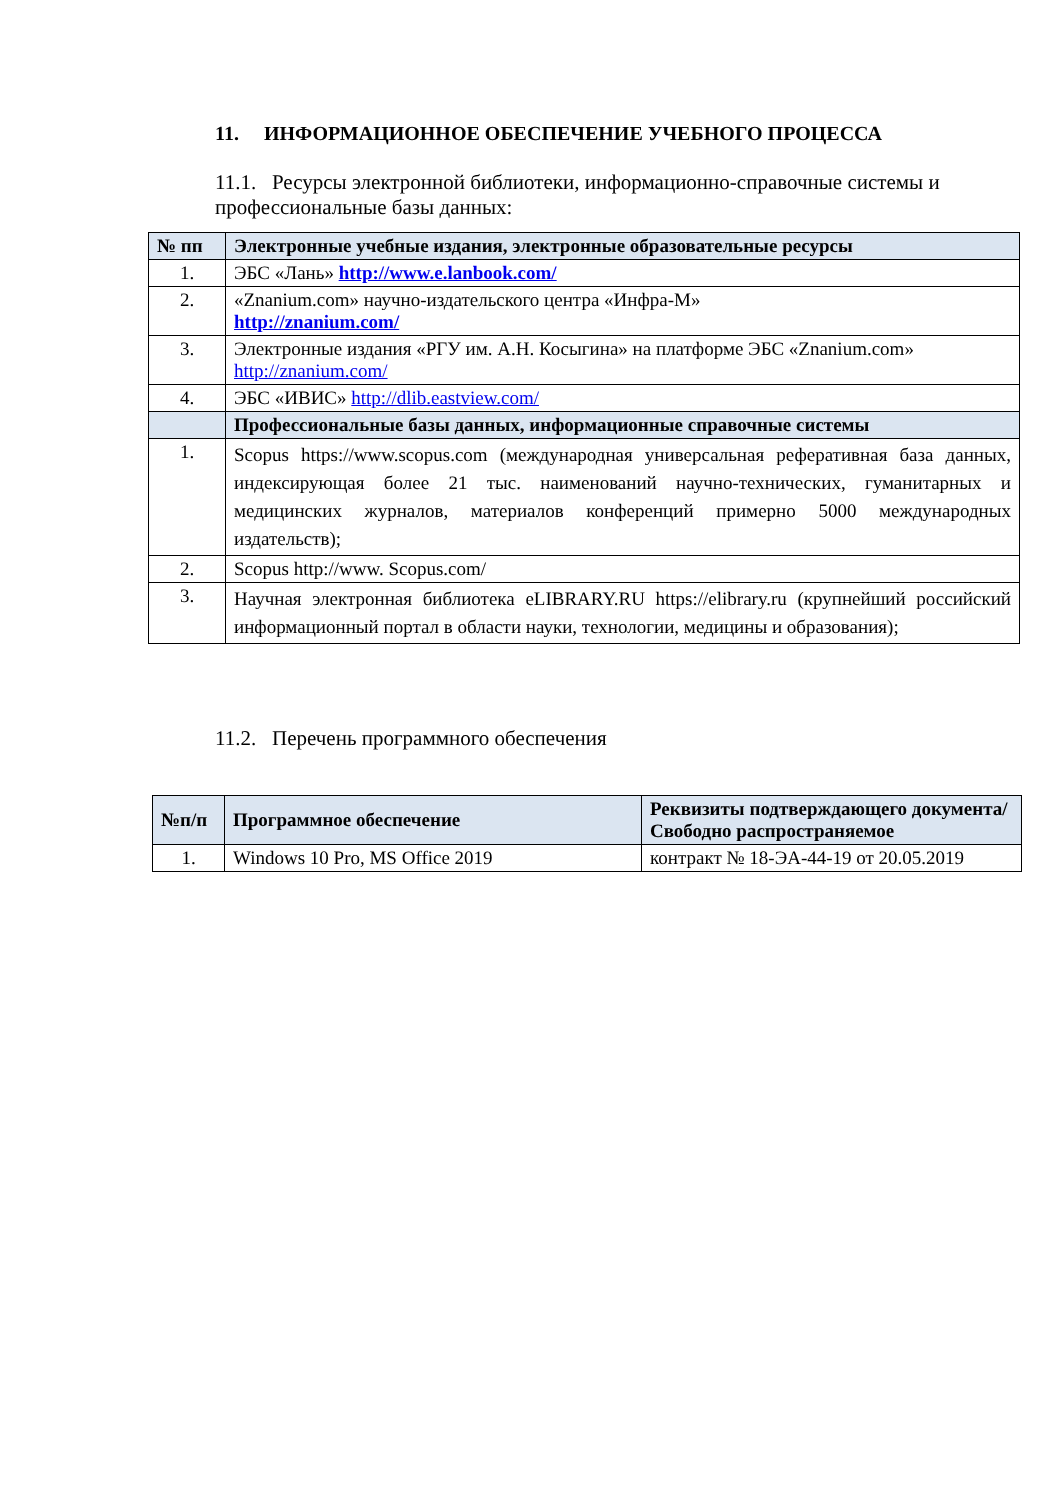11. ИНФОРМАЦИОННОЕ ОБЕСПЕЧЕНИЕ УЧЕБНОГО ПРОЦЕССА
11.1. Ресурсы электронной библиотеки, информационно-справочные системы и профессиональные базы данных:
| № пп | Электронные учебные издания, электронные образовательные ресурсы |
| --- | --- |
| 1. | ЭБС «Лань» http://www.e.lanbook.com/ |
| 2. | «Znanium.com» научно-издательского центра «Инфра-М» http://znanium.com/ |
| 3. | Электронные издания «РГУ им. А.Н. Косыгина» на платформе ЭБС «Znanium.com» http://znanium.com/ |
| 4. | ЭБС «ИВИС» http://dlib.eastview.com/ |
| | Профессиональные базы данных, информационные справочные системы |
| 1. | Scopus https://www.scopus.com (международная универсальная реферативная база данных, индексирующая более 21 тыс. наименований научно-технических, гуманитарных и медицинских журналов, материалов конференций примерно 5000 международных издательств); |
| 2. | Scopus http://www. Scopus.com/ |
| 3. | Научная электронная библиотека eLIBRARY.RU https://elibrary.ru (крупнейший российский информационный портал в области науки, технологии, медицины и образования); |
11.2. Перечень программного обеспечения
| №п/п | Программное обеспечение | Реквизиты подтверждающего документа/ Свободно распространяемое |
| --- | --- | --- |
| 1. | Windows 10 Pro, MS Office 2019 | контракт № 18-ЭА-44-19 от 20.05.2019 |